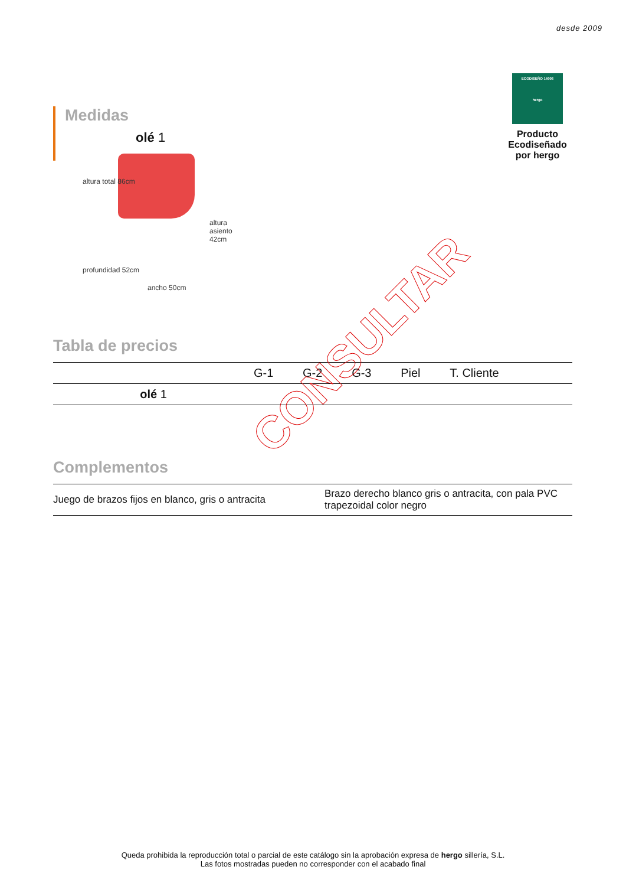desde 2009
ECODISEÑO 14006
hergo
Producto Ecodiseñado
por hergo
Medidas
olé 1
altura total 86cm
altura asiento 42cm
profundidad 52cm
ancho 50cm
Tabla de precios
| | G-1 | G-2 | G-3 | Piel | T. Cliente |
| olé 1 | | | | | |
Complementos
| Juego de brazos fijos en blanco, gris o antracita | Brazo derecho blanco gris o antracita, con pala PVC trapezoidal color negro |
CONSULTAR
Queda prohibida la reproducción total o parcial de este catálogo sin la aprobación expresa de hergo sillería, S.L.
Las fotos mostradas pueden no corresponder con el acabado final